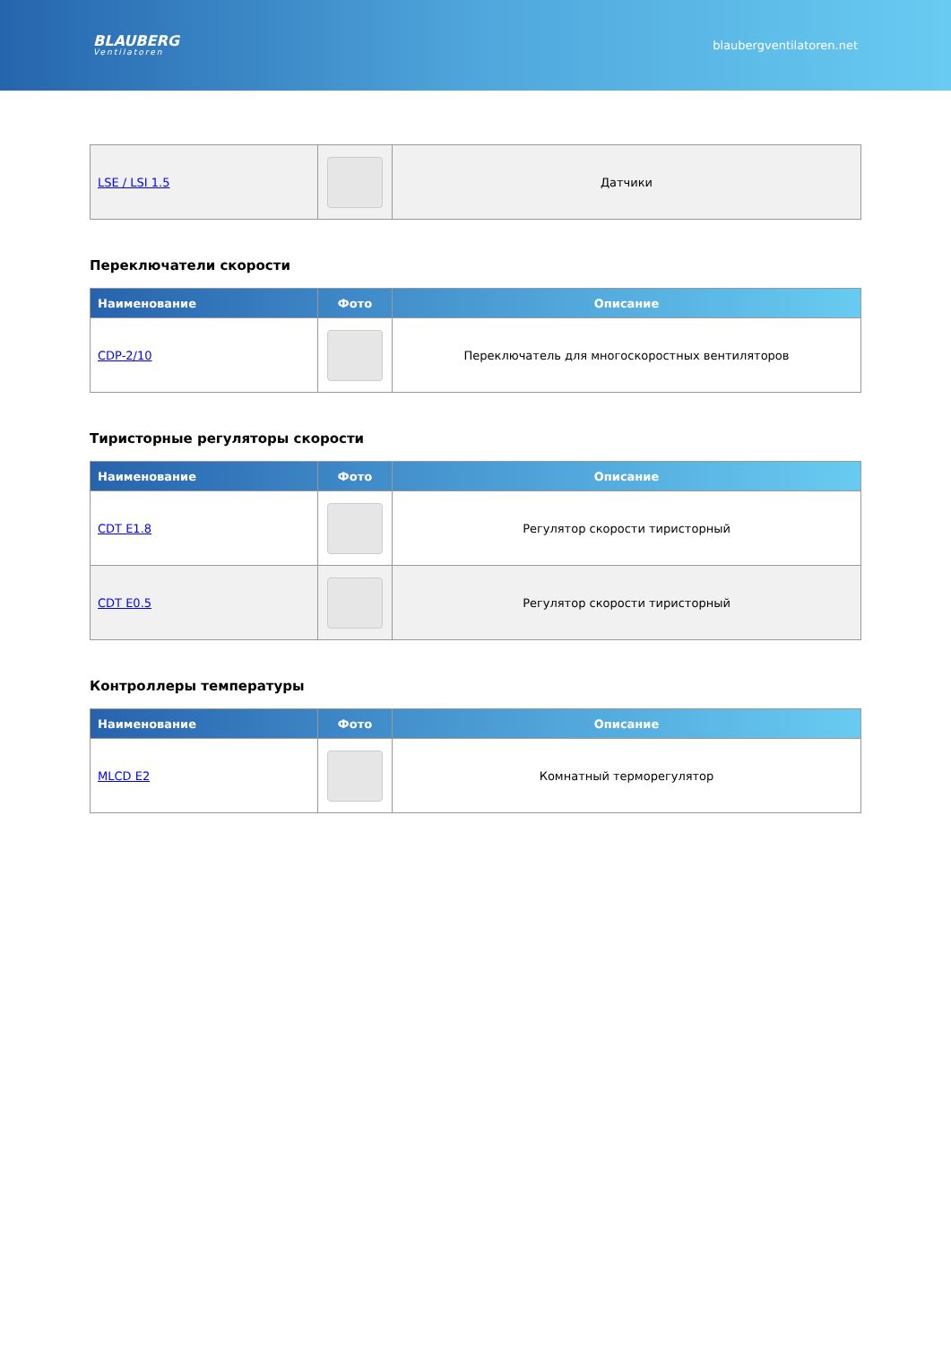BLAUBERG
Ventilatoren
blaubergventilatoren.net
| LSE / LSI 1.5 | | Датчики |
Переключатели скорости
| Наименование | Фото | Описание |
| --- | --- | --- |
| CDP-2/10 | | Переключатель для многоскоростных вентиляторов |
Тиристорные регуляторы скорости
| Наименование | Фото | Описание |
| --- | --- | --- |
| CDT E1.8 | | Регулятор скорости тиристорный |
| CDT E0.5 | | Регулятор скорости тиристорный |
Контроллеры температуры
| Наименование | Фото | Описание |
| --- | --- | --- |
| MLCD E2 | | Комнатный терморегулятор |